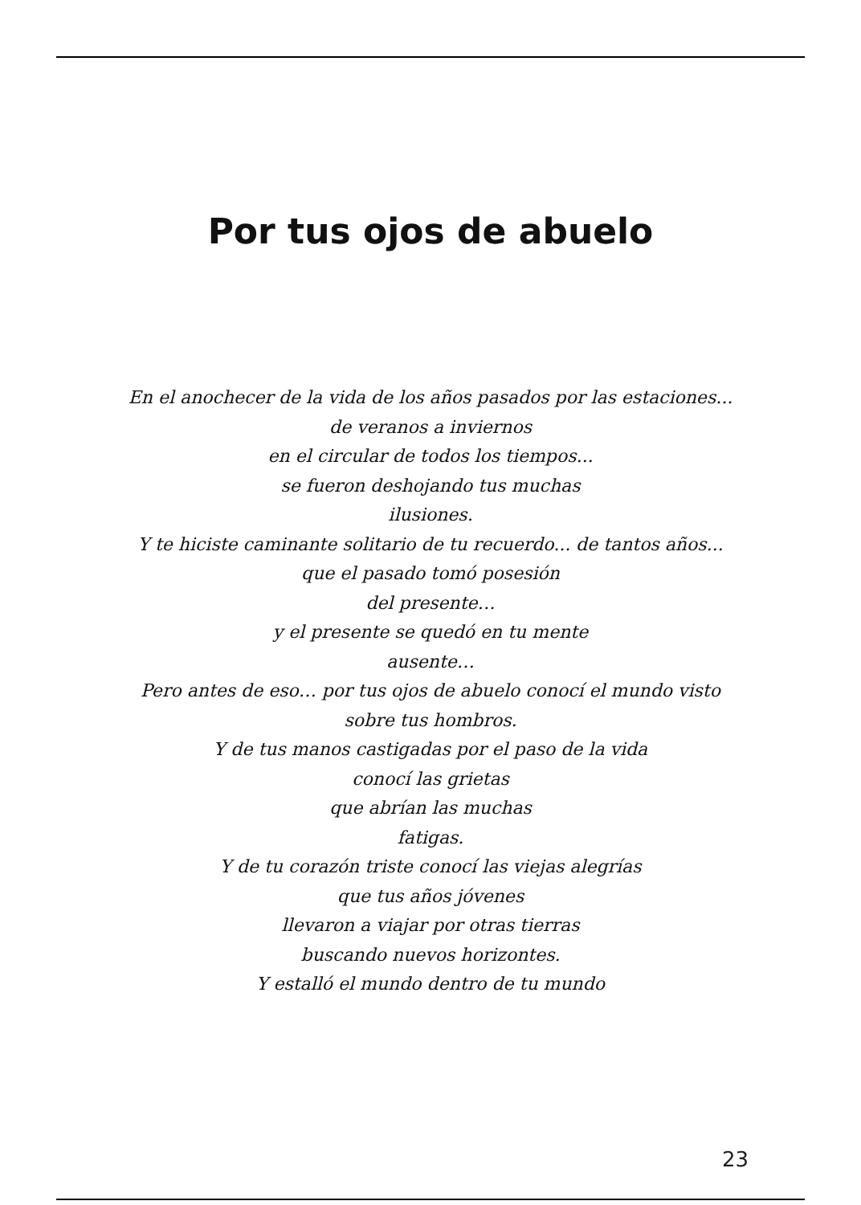Por tus ojos de abuelo
En el anochecer de la vida de los años pasados por las estaciones...
de veranos a inviernos
en el circular de todos los tiempos...
se fueron deshojando tus muchas
ilusiones.
Y te hiciste caminante solitario de tu recuerdo... de tantos años...
que el pasado tomó posesión
del presente…
y el presente se quedó en tu mente
ausente…
Pero antes de eso… por tus ojos de abuelo conocí el mundo visto
sobre tus hombros.
Y de tus manos castigadas por el paso de la vida
conocí las grietas
que abrían las muchas
fatigas.
Y de tu corazón triste conocí las viejas alegrías
que tus años jóvenes
llevaron a viajar por otras tierras
buscando nuevos horizontes.
Y estalló el mundo dentro de tu mundo
23